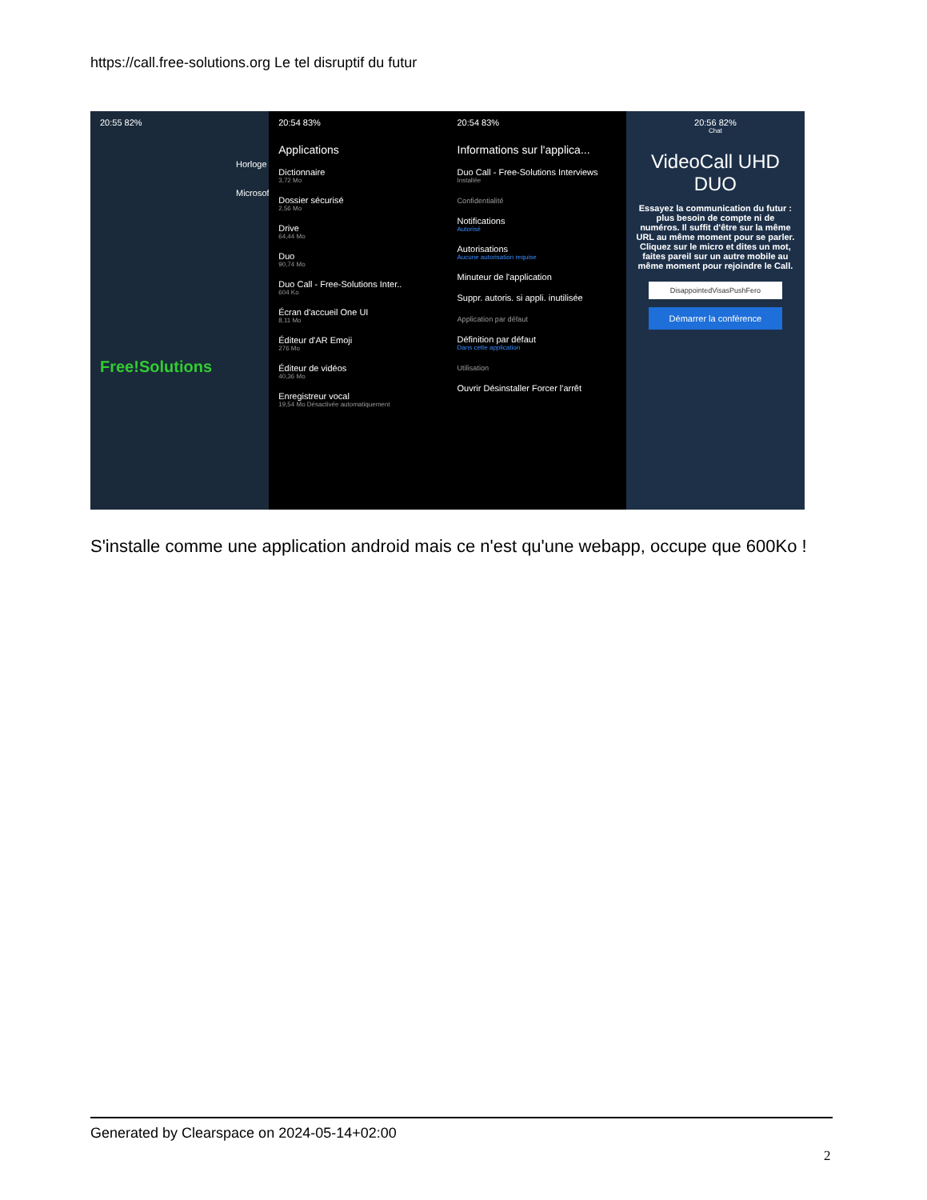https://call.free-solutions.org Le tel disruptif du futur
20:55 82%
Horloge
Microsoft
Free!Solutions
20:54 83%
Applications
Dictionnaire
3,72 Mo
Dossier sécurisé
2,56 Mo
Drive
64,44 Mo
Duo
90,74 Mo
Duo Call - Free-Solutions Inter..
604 Ko
Écran d'accueil One UI
8,11 Mo
Éditeur d'AR Emoji
276 Mo
Éditeur de vidéos
40,36 Mo
Enregistreur vocal
19,54 Mo Désactivée automatiquement
20:54 83%
Informations sur l'applica...
Duo Call - Free-Solutions Interviews
Installée
Confidentialité
Notifications
Autorisé
Autorisations
Aucune autorisation requise
Minuteur de l'application
Suppr. autoris. si appli. inutilisée
Application par défaut
Définition par défaut
Dans cette application
Utilisation
Ouvrir Désinstaller Forcer l'arrêt
20:56 82%
Chat
VideoCall UHD DUO
Essayez la communication du futur : plus besoin de compte ni de numéros. Il suffit d'être sur la même URL au même moment pour se parler. Cliquez sur le micro et dites un mot, faites pareil sur un autre mobile au même moment pour rejoindre le Call.
DisappointedVisasPushFero
Démarrer la conférence
S'installe comme une application android mais ce n'est qu'une webapp, occupe que 600Ko !
Generated by Clearspace on 2024-05-14+02:00
2